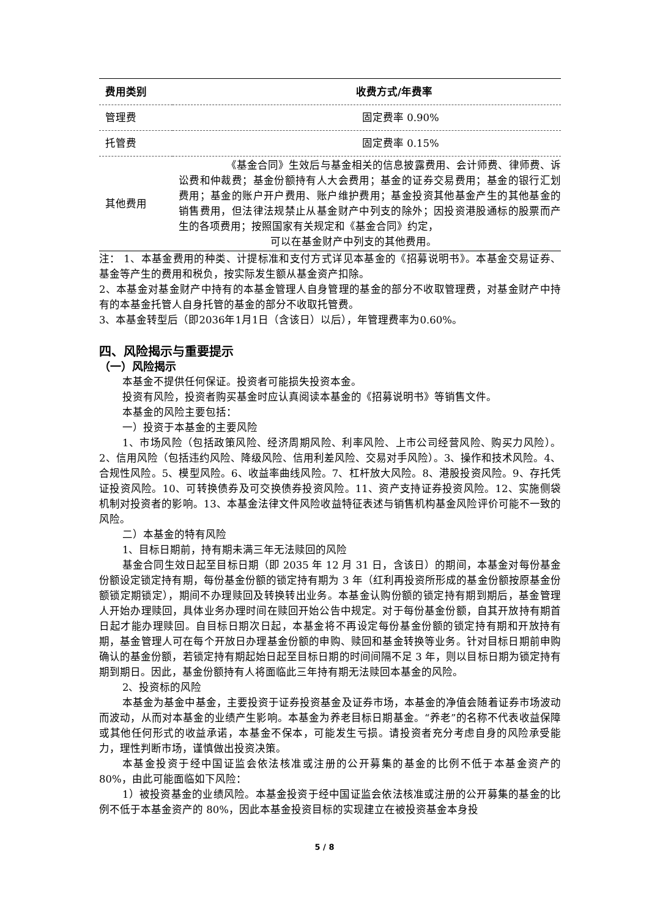| 费用类别 | 收费方式/年费率 |
| --- | --- |
| 管理费 | 固定费率 0.90% |
| 托管费 | 固定费率 0.15% |
| 其他费用 | 《基金合同》生效后与基金相关的信息披露费用、会计师费、律师费、诉讼费和仲裁费；基金份额持有人大会费用；基金的证券交易费用；基金的银行汇划费用；基金的账户开户费用、账户维护费用；基金投资其他基金产生的其他基金的销售费用，但法律法规禁止从基金财产中列支的除外；因投资港股通标的股票而产生的各项费用；按照国家有关规定和《基金合同》约定， 可以在基金财产中列支的其他费用。 |
注： 1、本基金费用的种类、计提标准和支付方式详见本基金的《招募说明书》。本基金交易证券、基金等产生的费用和税负，按实际发生额从基金资产扣除。
2、本基金对基金财产中持有的本基金管理人自身管理的基金的部分不收取管理费，对基金财产中持有的本基金托管人自身托管的基金的部分不收取托管费。
3、本基金转型后（即2036年1月1日（含该日）以后），年管理费率为0.60%。
四、风险揭示与重要提示
（一）风险揭示
本基金不提供任何保证。投资者可能损失投资本金。
投资有风险，投资者购买基金时应认真阅读本基金的《招募说明书》等销售文件。
本基金的风险主要包括：
一）投资于本基金的主要风险
1、市场风险（包括政策风险、经济周期风险、利率风险、上市公司经营风险、购买力风险）。2、信用风险（包括违约风险、降级风险、信用利差风险、交易对手风险）。3、操作和技术风险。4、合规性风险。5、模型风险。6、收益率曲线风险。7、杠杆放大风险。8、港股投资风险。9、存托凭证投资风险。10、可转换债券及可交换债券投资风险。11、资产支持证券投资风险。12、实施侧袋机制对投资者的影响。13、本基金法律文件风险收益特征表述与销售机构基金风险评价可能不一致的风险。
二）本基金的特有风险
1、目标日期前，持有期未满三年无法赎回的风险
基金合同生效日起至目标日期（即 2035 年 12 月 31 日，含该日）的期间，本基金对每份基金份额设定锁定持有期，每份基金份额的锁定持有期为 3 年（红利再投资所形成的基金份额按原基金份额锁定期锁定），期间不办理赎回及转换转出业务。本基金认购份额的锁定持有期到期后，基金管理人开始办理赎回，具体业务办理时间在赎回开始公告中规定。对于每份基金份额，自其开放持有期首日起才能办理赎回。自目标日期次日起，本基金将不再设定每份基金份额的锁定持有期和开放持有期，基金管理人可在每个开放日办理基金份额的申购、赎回和基金转换等业务。针对目标日期前申购确认的基金份额，若锁定持有期起始日起至目标日期的时间间隔不足 3 年，则以目标日期为锁定持有期到期日。因此，基金份额持有人将面临此三年持有期无法赎回本基金的风险。
2、投资标的风险
本基金为基金中基金，主要投资于证券投资基金及证券市场，本基金的净值会随着证券市场波动而波动，从而对本基金的业绩产生影响。本基金为养老目标日期基金。“养老”的名称不代表收益保障或其他任何形式的收益承诺，本基金不保本，可能发生亏损。请投资者充分考虑自身的风险承受能力，理性判断市场，谨慎做出投资决策。
本基金投资于经中国证监会依法核准或注册的公开募集的基金的比例不低于本基金资产的 80%，由此可能面临如下风险：
1）被投资基金的业绩风险。本基金投资于经中国证监会依法核准或注册的公开募集的基金的比例不低于本基金资产的 80%，因此本基金投资目标的实现建立在被投资基金本身投
5 / 8